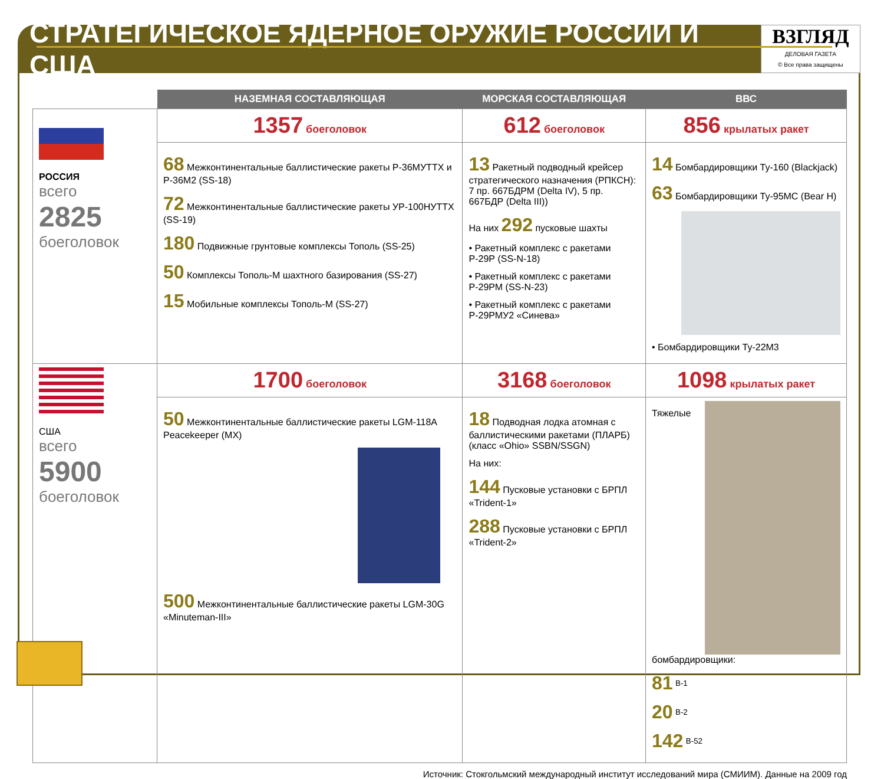СТРАТЕГИЧЕСКОЕ ЯДЕРНОЕ ОРУЖИЕ РОССИИ И США
ВЗГЛЯД
ДЕЛОВАЯ ГАЗЕТА
© Все права защищены
| | НАЗЕМНАЯ СОСТАВЛЯЮЩАЯ | МОРСКАЯ СОСТАВЛЯЮЩАЯ | ВВС |
| --- | --- | --- | --- |
| РОССИЯ всего 2825 боеголовок | 1357 боеголовок | 612 боеголовок | 856 крылатых ракет |
| | 68 Межконтинентальные баллистические ракеты Р-36МУТТХ и Р-36М2 (SS-18) 72 Межконтинентальные баллистические ракеты УР-100НУТТХ (SS-19) 180 Подвижные грунтовые комплексы Тополь (SS-25) 50 Комплексы Тополь-М шахтного базирования (SS-27) 15 Мобильные комплексы Тополь-М (SS-27) | 13 Ракетный подводный крейсер стратегического назначения (РПКСН): 7 пр. 667БДРМ (Delta IV), 5 пр. 667БДР (Delta III)) На них 292 пусковые шахты • Ракетный комплекс с ракетами Р-29Р (SS-N-18) • Ракетный комплекс с ракетами Р-29РМ (SS-N-23) • Ракетный комплекс с ракетами Р-29РМУ2 «Синева» | 14 Бомбардировщики Ту-160 (Blackjack) 63 Бомбардировщики Ту-95МС (Bear H) • Бомбардировщики Ту-22М3 |
| США всего 5900 боеголовок | 1700 боеголовок | 3168 боеголовок | 1098 крылатых ракет |
| | 50 Межконтинентальные баллистические ракеты LGM-118A Peacekeeper (MX) 500 Межконтинентальные баллистические ракеты LGM-30G «Minuteman-III» | 18 Подводная лодка атомная с баллистическими ракетами (ПЛАРБ) (класс «Ohio» SSBN/SSGN) На них: 144 Пусковые установки с БРПЛ «Trident-1» 288 Пусковые установки с БРПЛ «Trident-2» | Тяжелые бомбардировщики: 81 <sup>B-1</sup> 20 <sup>B-2</sup> 142 <sup>B-52</sup> |
Источник: Стокгольмский международный институт исследований мира (СМИИМ). Данные на 2009 год